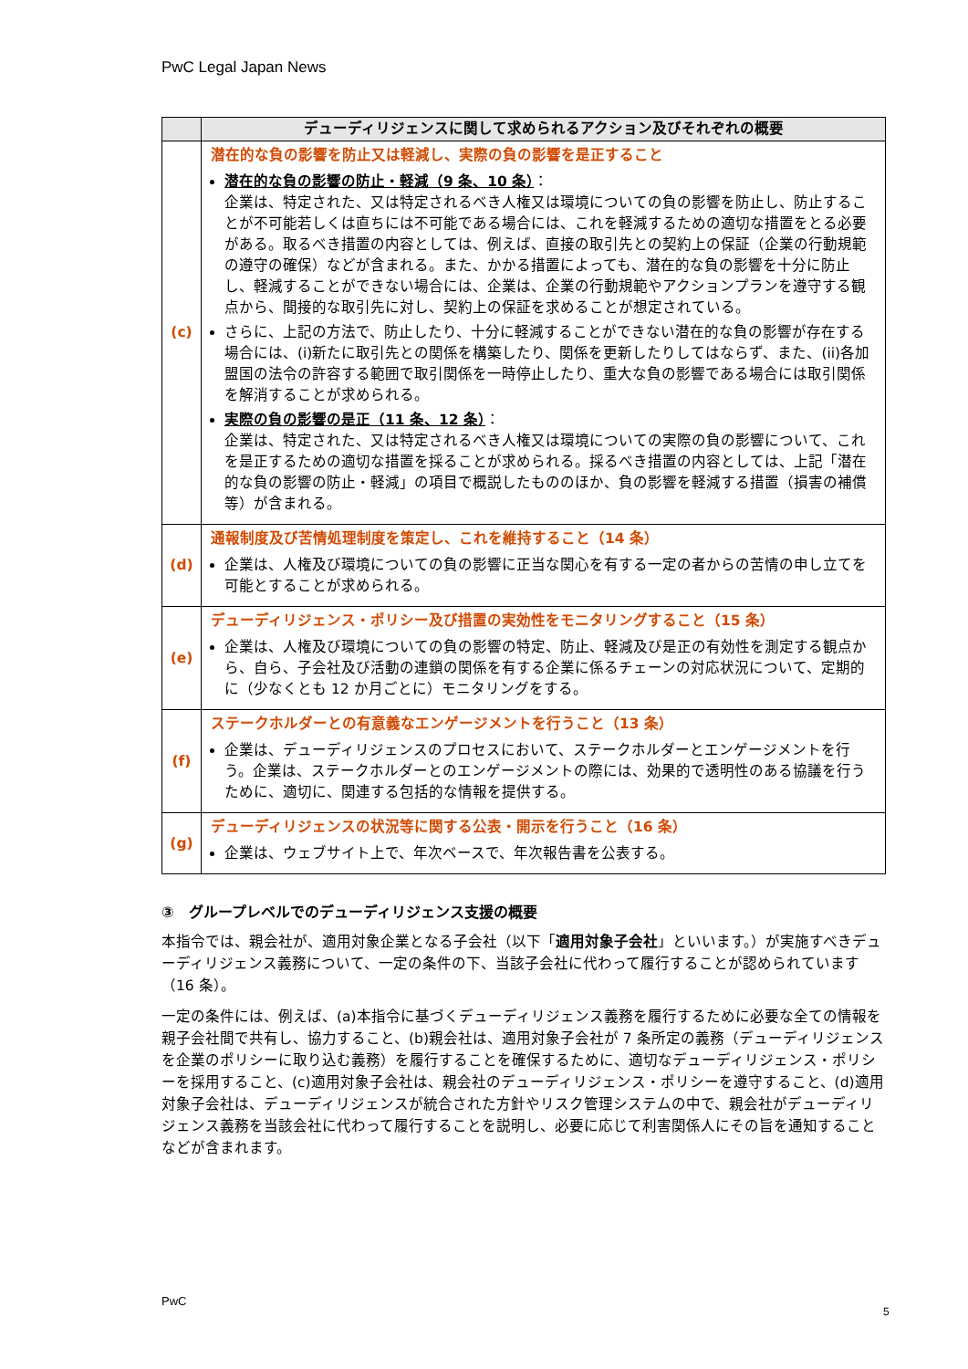PwC Legal Japan News
| | デューディリジェンスに関して求められるアクション及びそれぞれの概要 |
| --- | --- |
| (c) | 潜在的な負の影響を防止又は軽減し、実際の負の影響を是正すること 潜在的な負の影響の防止・軽減（9 条、10 条） ： 企業は、特定された、又は特定されるべき人権又は環境についての負の影響を防止し、防止することが不可能若しくは直ちには不可能である場合には、これを軽減するための適切な措置をとる必要がある。取るべき措置の内容としては、例えば、直接の取引先との契約上の保証（企業の行動規範の遵守の確保）などが含まれる。また、かかる措置によっても、潜在的な負の影響を十分に防止し、軽減することができない場合には、企業は、企業の行動規範やアクションプランを遵守する観点から、間接的な取引先に対し、契約上の保証を求めることが想定されている。 さらに、上記の方法で、防止したり、十分に軽減することができない潜在的な負の影響が存在する場合には、(i)新たに取引先との関係を構築したり、関係を更新したりしてはならず、また、(ii)各加盟国の法令の許容する範囲で取引関係を一時停止したり、重大な負の影響である場合には取引関係を解消することが求められる。 実際の負の影響の是正（11 条、12 条） ： 企業は、特定された、又は特定されるべき人権又は環境についての実際の負の影響について、これを是正するための適切な措置を採ることが求められる。採るべき措置の内容としては、上記「潜在的な負の影響の防止・軽減」の項目で概説したもののほか、負の影響を軽減する措置（損害の補償等）が含まれる。 |
| (d) | 通報制度及び苦情処理制度を策定し、これを維持すること（14 条） 企業は、人権及び環境についての負の影響に正当な関心を有する一定の者からの苦情の申し立てを可能とすることが求められる。 |
| (e) | デューディリジェンス・ポリシー及び措置の実効性をモニタリングすること（15 条） 企業は、人権及び環境についての負の影響の特定、防止、軽減及び是正の有効性を測定する観点から、自ら、子会社及び活動の連鎖の関係を有する企業に係るチェーンの対応状況について、定期的に（少なくとも 12 か月ごとに）モニタリングをする。 |
| (f) | ステークホルダーとの有意義なエンゲージメントを行うこと（13 条） 企業は、デューディリジェンスのプロセスにおいて、ステークホルダーとエンゲージメントを行う。企業は、ステークホルダーとのエンゲージメントの際には、効果的で透明性のある協議を行うために、適切に、関連する包括的な情報を提供する。 |
| (g) | デューディリジェンスの状況等に関する公表・開示を行うこと（16 条） 企業は、ウェブサイト上で、年次ベースで、年次報告書を公表する。 |
③　グループレベルでのデューディリジェンス支援の概要
本指令では、親会社が、適用対象企業となる子会社（以下「適用対象子会社」といいます。）が実施すべきデューディリジェンス義務について、一定の条件の下、当該子会社に代わって履行することが認められています（16 条）。
一定の条件には、例えば、(a)本指令に基づくデューディリジェンス義務を履行するために必要な全ての情報を親子会社間で共有し、協力すること、(b)親会社は、適用対象子会社が 7 条所定の義務（デューディリジェンスを企業のポリシーに取り込む義務）を履行することを確保するために、適切なデューディリジェンス・ポリシーを採用すること、(c)適用対象子会社は、親会社のデューディリジェンス・ポリシーを遵守すること、(d)適用対象子会社は、デューディリジェンスが統合された方針やリスク管理システムの中で、親会社がデューディリジェンス義務を当該会社に代わって履行することを説明し、必要に応じて利害関係人にその旨を通知することなどが含まれます。
PwC
5